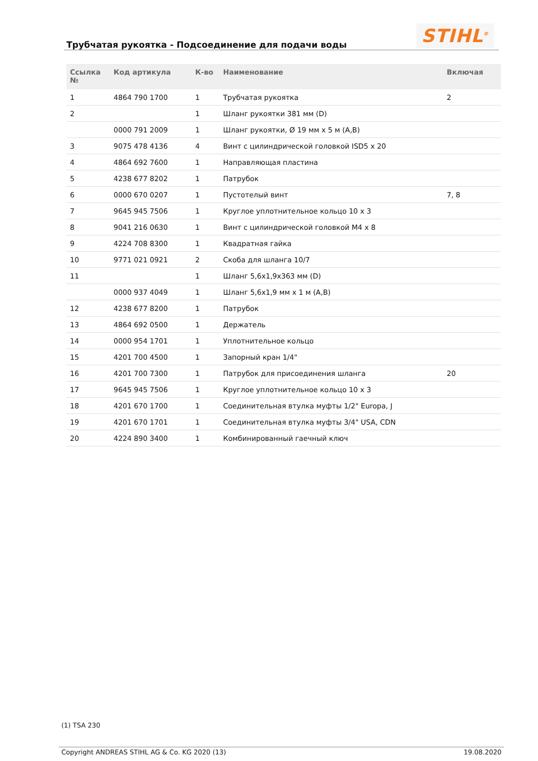Трубчатая рукоятка - Подсоединение для подачи воды
STIHL<sup>®</sup>
| Ссылка № | Код артикула | К-во | Наименование | Включая |
| --- | --- | --- | --- | --- |
| 1 | 4864 790 1700 | 1 | Трубчатая рукоятка | 2 |
| 2 | | 1 | Шланг рукоятки 381 мм (D) | |
| | 0000 791 2009 | 1 | Шланг рукоятки, Ø 19 мм x 5 м (A,B) | |
| 3 | 9075 478 4136 | 4 | Винт с цилиндрической головкой ISD5 x 20 | |
| 4 | 4864 692 7600 | 1 | Направляющая пластина | |
| 5 | 4238 677 8202 | 1 | Патрубок | |
| 6 | 0000 670 0207 | 1 | Пустотелый винт | 7, 8 |
| 7 | 9645 945 7506 | 1 | Круглое уплотнительное кольцо 10 x 3 | |
| 8 | 9041 216 0630 | 1 | Винт с цилиндрической головкой M4 x 8 | |
| 9 | 4224 708 8300 | 1 | Квадратная гайка | |
| 10 | 9771 021 0921 | 2 | Скоба для шланга 10/7 | |
| 11 | | 1 | Шланг 5,6x1,9x363 мм (D) | |
| | 0000 937 4049 | 1 | Шланг 5,6x1,9 мм x 1 м (A,B) | |
| 12 | 4238 677 8200 | 1 | Патрубок | |
| 13 | 4864 692 0500 | 1 | Держатель | |
| 14 | 0000 954 1701 | 1 | Уплотнительное кольцо | |
| 15 | 4201 700 4500 | 1 | Запорный кран 1/4" | |
| 16 | 4201 700 7300 | 1 | Патрубок для присоединения шланга | 20 |
| 17 | 9645 945 7506 | 1 | Круглое уплотнительное кольцо 10 x 3 | |
| 18 | 4201 670 1700 | 1 | Соединительная втулка муфты 1/2" Europa, J | |
| 19 | 4201 670 1701 | 1 | Соединительная втулка муфты 3/4" USA, CDN | |
| 20 | 4224 890 3400 | 1 | Комбинированный гаечный ключ | |
(1) TSA 230
Copyright ANDREAS STIHL AG & Co. KG 2020 (13) 19.08.2020